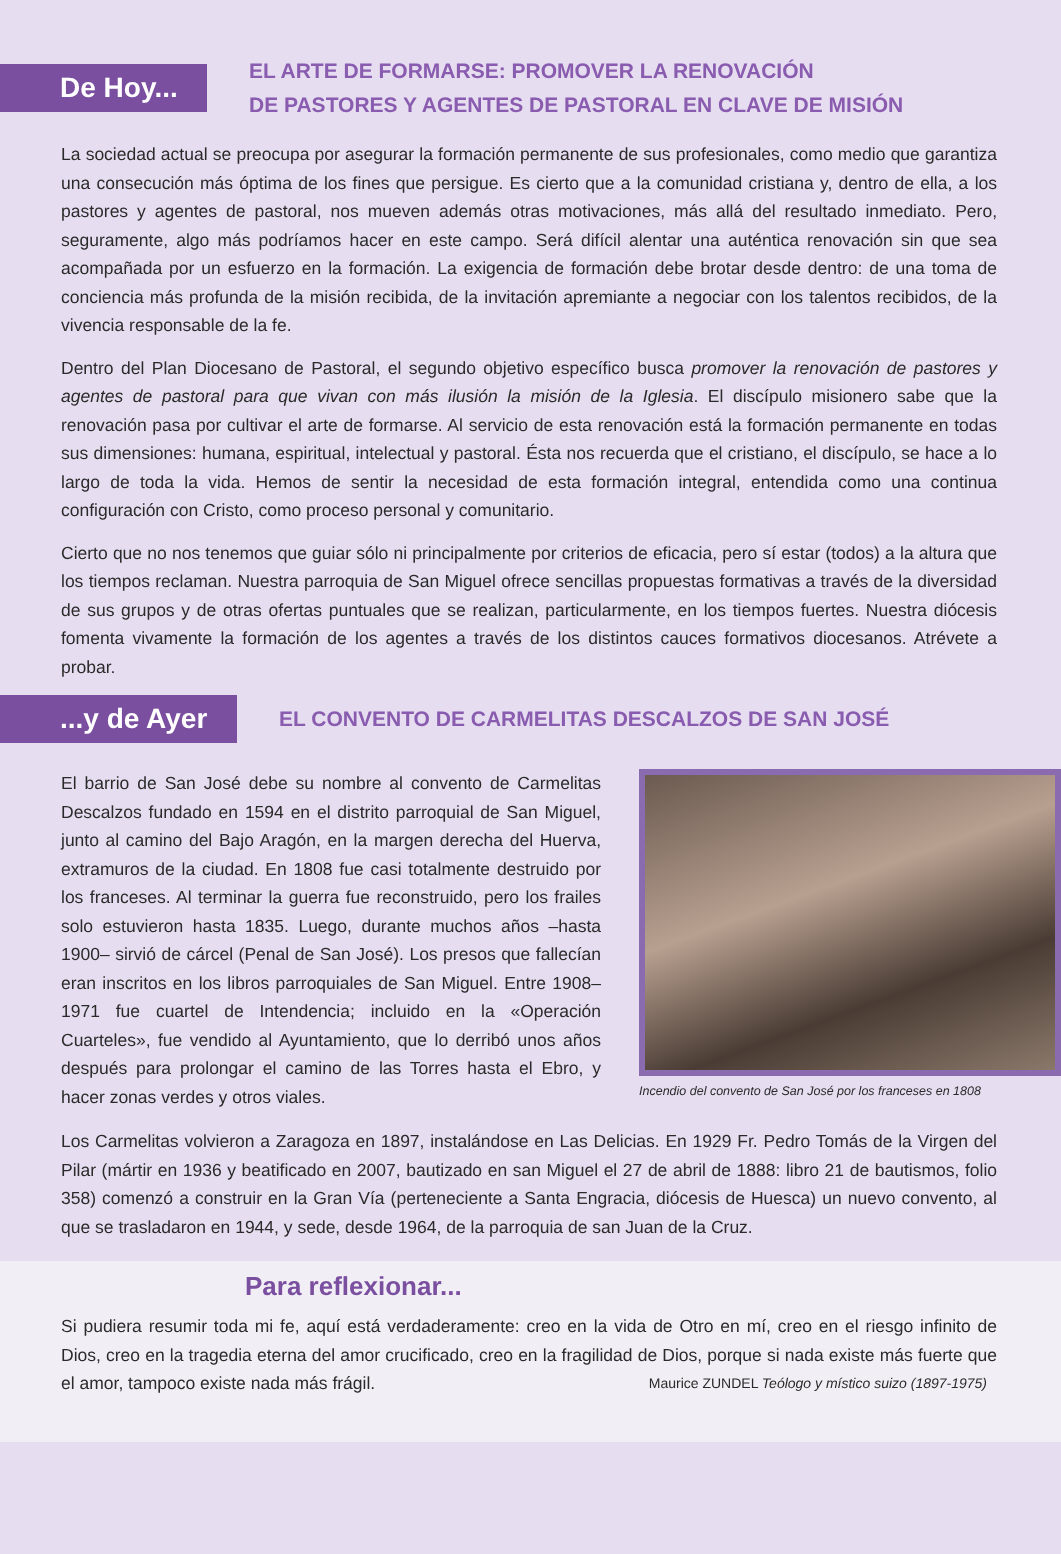De Hoy...
EL ARTE DE FORMARSE: PROMOVER LA RENOVACIÓN
DE PASTORES Y AGENTES DE PASTORAL EN CLAVE DE MISIÓN
La sociedad actual se preocupa por asegurar la formación permanente de sus profesionales, como medio que garantiza una consecución más óptima de los fines que persigue. Es cierto que a la comunidad cristiana y, dentro de ella, a los pastores y agentes de pastoral, nos mueven además otras motivaciones, más allá del resultado inmediato. Pero, seguramente, algo más podríamos hacer en este campo. Será difícil alentar una auténtica renovación sin que sea acompañada por un esfuerzo en la formación. La exigencia de formación debe brotar desde dentro: de una toma de conciencia más profunda de la misión recibida, de la invitación apremiante a negociar con los talentos recibidos, de la vivencia responsable de la fe.
Dentro del Plan Diocesano de Pastoral, el segundo objetivo específico busca promover la renovación de pastores y agentes de pastoral para que vivan con más ilusión la misión de la Iglesia. El discípulo misionero sabe que la renovación pasa por cultivar el arte de formarse. Al servicio de esta renovación está la formación permanente en todas sus dimensiones: humana, espiritual, intelectual y pastoral. Ésta nos recuerda que el cristiano, el discípulo, se hace a lo largo de toda la vida. Hemos de sentir la necesidad de esta formación integral, entendida como una continua configuración con Cristo, como proceso personal y comunitario.
Cierto que no nos tenemos que guiar sólo ni principalmente por criterios de eficacia, pero sí estar (todos) a la altura que los tiempos reclaman. Nuestra parroquia de San Miguel ofrece sencillas propuestas formativas a través de la diversidad de sus grupos y de otras ofertas puntuales que se realizan, particularmente, en los tiempos fuertes. Nuestra diócesis fomenta vivamente la formación de los agentes a través de los distintos cauces formativos diocesanos. Atrévete a probar.
...y de Ayer
EL CONVENTO DE CARMELITAS DESCALZOS DE SAN JOSÉ
El barrio de San José debe su nombre al convento de Carmelitas Descalzos fundado en 1594 en el distrito parroquial de San Miguel, junto al camino del Bajo Aragón, en la margen derecha del Huerva, extramuros de la ciudad. En 1808 fue casi totalmente destruido por los franceses. Al terminar la guerra fue reconstruido, pero los frailes solo estuvieron hasta 1835. Luego, durante muchos años –hasta 1900– sirvió de cárcel (Penal de San José). Los presos que fallecían eran inscritos en los libros parroquiales de San Miguel. Entre 1908–1971 fue cuartel de Intendencia; incluido en la «Operación Cuarteles», fue vendido al Ayuntamiento, que lo derribó unos años después para prolongar el camino de las Torres hasta el Ebro, y hacer zonas verdes y otros viales.
Incendio del convento de San José por los franceses en 1808
Los Carmelitas volvieron a Zaragoza en 1897, instalándose en Las Delicias. En 1929 Fr. Pedro Tomás de la Virgen del Pilar (mártir en 1936 y beatificado en 2007, bautizado en san Miguel el 27 de abril de 1888: libro 21 de bautismos, folio 358) comenzó a construir en la Gran Vía (perteneciente a Santa Engracia, diócesis de Huesca) un nuevo convento, al que se trasladaron en 1944, y sede, desde 1964, de la parroquia de san Juan de la Cruz.
Para reflexionar...
Si pudiera resumir toda mi fe, aquí está verdaderamente: creo en la vida de Otro en mí, creo en el riesgo infinito de Dios, creo en la tragedia eterna del amor crucificado, creo en la fragilidad de Dios, porque si nada existe más fuerte que el amor, tampoco existe nada más frágil. Maurice ZUNDEL Teólogo y místico suizo (1897-1975)